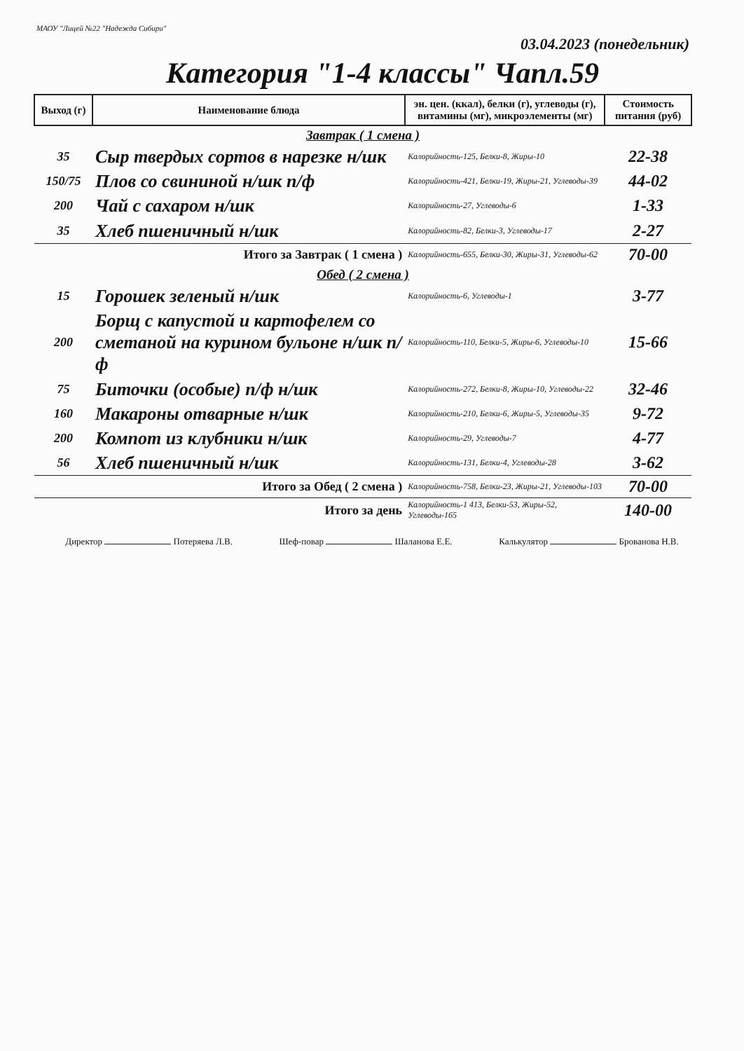МАОУ "Лицей №22 "Надежда Сибири"
03.04.2023 (понедельник)
Категория "1-4 классы" Чапл.59
| Выход (г) | Наименование блюда | эн. цен. (ккал), белки (г), углеводы (г), витамины (мг), микроэлементы (мг) | Стоимость питания (руб) |
| --- | --- | --- | --- |
| Завтрак ( 1 смена ) | | | |
| 35 | Сыр твердых сортов в нарезке н/шк | Калорийность-125, Белки-8, Жиры-10 | 22-38 |
| 150/75 | Плов со свининой н/шк п/ф | Калорийность-421, Белки-19, Жиры-21, Углеводы-39 | 44-02 |
| 200 | Чай с сахаром н/шк | Калорийность-27, Углеводы-6 | 1-33 |
| 35 | Хлеб пшеничный н/шк | Калорийность-82, Белки-3, Углеводы-17 | 2-27 |
| Итого за Завтрак ( 1 смена ) | | Калорийность-655, Белки-30, Жиры-31, Углеводы-62 | 70-00 |
| Обед ( 2 смена ) | | | |
| 15 | Горошек зеленый н/шк | Калорийность-6, Углеводы-1 | 3-77 |
| 200 | Борщ с капустой и картофелем со сметаной на курином бульоне н/шк п/ф | Калорийность-110, Белки-5, Жиры-6, Углеводы-10 | 15-66 |
| 75 | Биточки (особые) п/ф н/шк | Калорийность-272, Белки-8, Жиры-10, Углеводы-22 | 32-46 |
| 160 | Макароны отварные н/шк | Калорийность-210, Белки-6, Жиры-5, Углеводы-35 | 9-72 |
| 200 | Компот из клубники н/шк | Калорийность-29, Углеводы-7 | 4-77 |
| 56 | Хлеб пшеничный н/шк | Калорийность-131, Белки-4, Углеводы-28 | 3-62 |
| Итого за Обед ( 2 смена ) | | Калорийность-758, Белки-23, Жиры-21, Углеводы-103 | 70-00 |
| Итого за день | | Калорийность-1 413, Белки-53, Жиры-52, Углеводы-165 | 140-00 |
Директор Потеряева Л.В. Шеф-повар Шаланова Е.Е. Калькулятор Брованова Н.В.